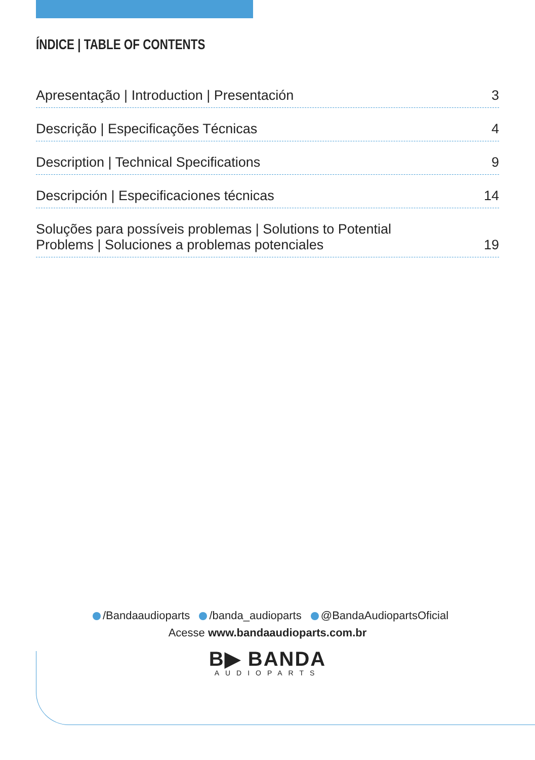ÍNDICE | TABLE OF CONTENTS
Apresentação | Introduction | Presentación 3
Descrição | Especificações Técnicas 4
Description | Technical Specifications 9
Descripción | Especificaciones técnicas 14
Soluções para possíveis problemas | Solutions to Potential Problems | Soluciones a problemas potenciales 19
/Bandaaudioparts /banda_audioparts @BandaAudiopartsOficial
Acesse www.bandaaudioparts.com.br
B▶ BANDA
AUDIOPARTS